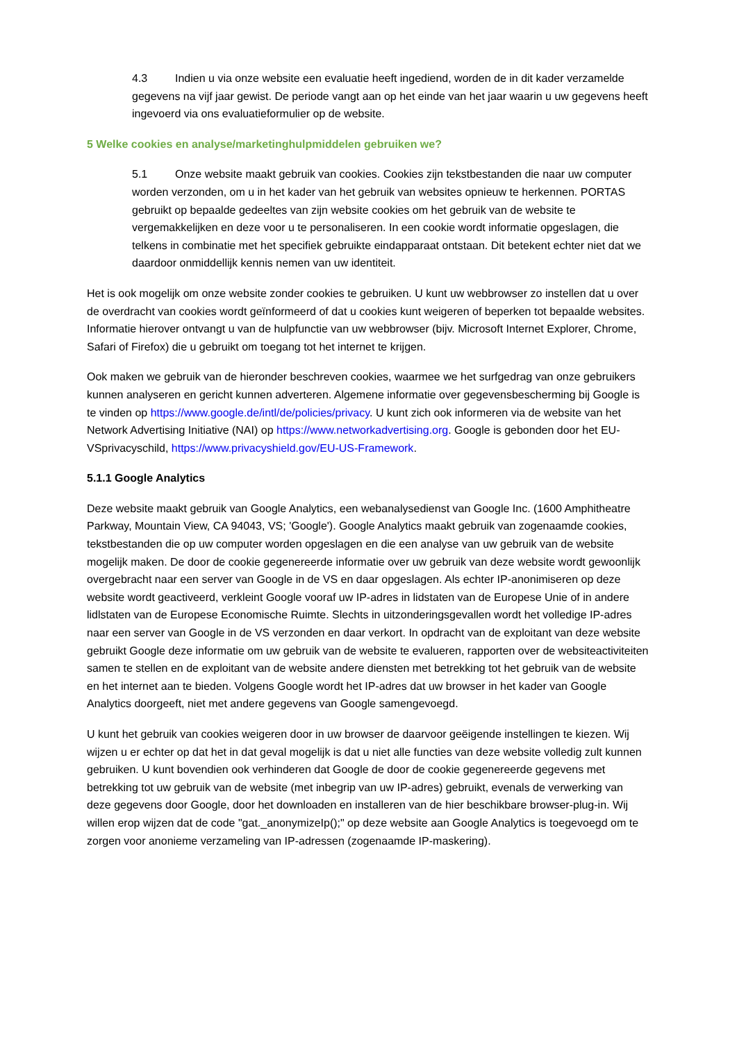4.3 Indien u via onze website een evaluatie heeft ingediend, worden de in dit kader verzamelde gegevens na vijf jaar gewist. De periode vangt aan op het einde van het jaar waarin u uw gegevens heeft ingevoerd via ons evaluatieformulier op de website.
5 Welke cookies en analyse/marketinghulpmiddelen gebruiken we?
5.1 Onze website maakt gebruik van cookies. Cookies zijn tekstbestanden die naar uw computer worden verzonden, om u in het kader van het gebruik van websites opnieuw te herkennen. PORTAS gebruikt op bepaalde gedeeltes van zijn website cookies om het gebruik van de website te vergemakkelijken en deze voor u te personaliseren. In een cookie wordt informatie opgeslagen, die telkens in combinatie met het specifiek gebruikte eindapparaat ontstaan. Dit betekent echter niet dat we daardoor onmiddellijk kennis nemen van uw identiteit.
Het is ook mogelijk om onze website zonder cookies te gebruiken. U kunt uw webbrowser zo instellen dat u over de overdracht van cookies wordt geïnformeerd of dat u cookies kunt weigeren of beperken tot bepaalde websites. Informatie hierover ontvangt u van de hulpfunctie van uw webbrowser (bijv. Microsoft Internet Explorer, Chrome, Safari of Firefox) die u gebruikt om toegang tot het internet te krijgen.
Ook maken we gebruik van de hieronder beschreven cookies, waarmee we het surfgedrag van onze gebruikers kunnen analyseren en gericht kunnen adverteren. Algemene informatie over gegevensbescherming bij Google is te vinden op https://www.google.de/intl/de/policies/privacy. U kunt zich ook informeren via de website van het Network Advertising Initiative (NAI) op https://www.networkadvertising.org. Google is gebonden door het EU-VSprivacyschild, https://www.privacyshield.gov/EU-US-Framework.
5.1.1 Google Analytics
Deze website maakt gebruik van Google Analytics, een webanalysedienst van Google Inc. (1600 Amphitheatre Parkway, Mountain View, CA 94043, VS; 'Google'). Google Analytics maakt gebruik van zogenaamde cookies, tekstbestanden die op uw computer worden opgeslagen en die een analyse van uw gebruik van de website mogelijk maken. De door de cookie gegenereerde informatie over uw gebruik van deze website wordt gewoonlijk overgebracht naar een server van Google in de VS en daar opgeslagen. Als echter IP-anonimiseren op deze website wordt geactiveerd, verkleint Google vooraf uw IP-adres in lidstaten van de Europese Unie of in andere lidlstaten van de Europese Economische Ruimte. Slechts in uitzonderingsgevallen wordt het volledige IP-adres naar een server van Google in de VS verzonden en daar verkort. In opdracht van de exploitant van deze website gebruikt Google deze informatie om uw gebruik van de website te evalueren, rapporten over de websiteactiviteiten samen te stellen en de exploitant van de website andere diensten met betrekking tot het gebruik van de website en het internet aan te bieden. Volgens Google wordt het IP-adres dat uw browser in het kader van Google Analytics doorgeeft, niet met andere gegevens van Google samengevoegd.
U kunt het gebruik van cookies weigeren door in uw browser de daarvoor geëigende instellingen te kiezen. Wij wijzen u er echter op dat het in dat geval mogelijk is dat u niet alle functies van deze website volledig zult kunnen gebruiken. U kunt bovendien ook verhinderen dat Google de door de cookie gegenereerde gegevens met betrekking tot uw gebruik van de website (met inbegrip van uw IP-adres) gebruikt, evenals de verwerking van deze gegevens door Google, door het downloaden en installeren van de hier beschikbare browser-plug-in. Wij willen erop wijzen dat de code "gat._anonymizeIp();" op deze website aan Google Analytics is toegevoegd om te zorgen voor anonieme verzameling van IP-adressen (zogenaamde IP-maskering).